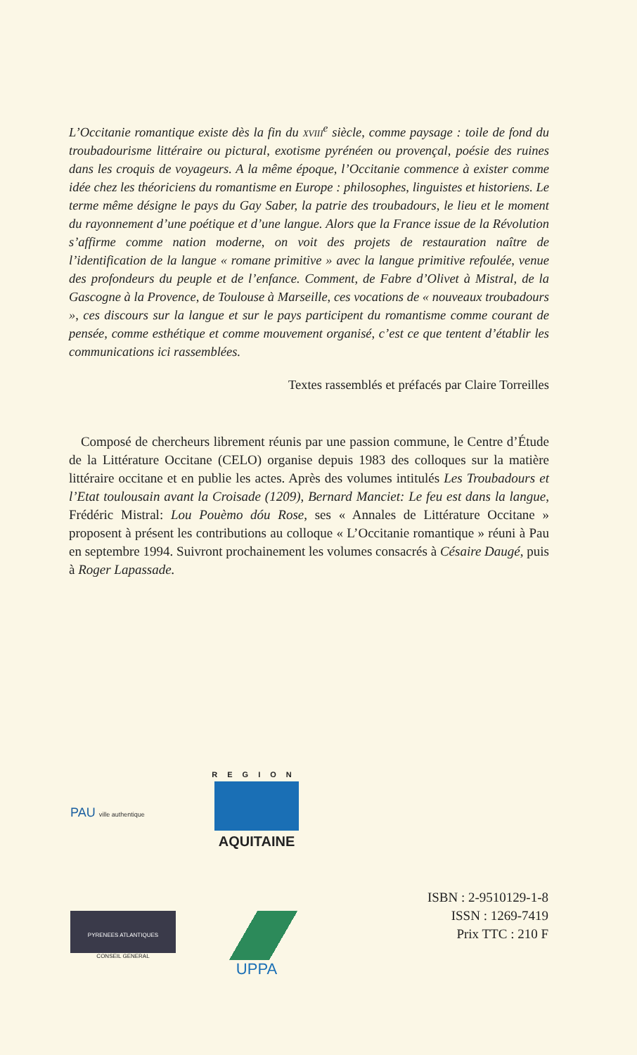L’Occitanie romantique existe dès la fin du xviii<sup>e</sup> siècle, comme paysage : toile de fond du troubadourisme littéraire ou pictural, exotisme pyrénéen ou provençal, poésie des ruines dans les croquis de voyageurs. A la même époque, l’Occitanie commence à exister comme idée chez les théoriciens du romantisme en Europe : philosophes, linguistes et historiens. Le terme même désigne le pays du Gay Saber, la patrie des troubadours, le lieu et le moment du rayonnement d’une poétique et d’une langue. Alors que la France issue de la Révolution s’affirme comme nation moderne, on voit des projets de restauration naître de l’identification de la langue « romane primitive » avec la langue primitive refoulée, venue des profondeurs du peuple et de l’enfance. Comment, de Fabre d’Olivet à Mistral, de la Gascogne à la Provence, de Toulouse à Marseille, ces vocations de « nouveaux troubadours », ces discours sur la langue et sur le pays participent du romantisme comme courant de pensée, comme esthétique et comme mouvement organisé, c’est ce que tentent d’établir les communications ici rassemblées.
Textes rassemblés et préfacés par Claire Torreilles
Composé de chercheurs librement réunis par une passion commune, le Centre d’Étude de la Littérature Occitane (CELO) organise depuis 1983 des colloques sur la matière littéraire occitane et en publie les actes. Après des volumes intitulés Les Troubadours et l’Etat toulousain avant la Croisade (1209), Bernard Manciet: Le feu est dans la langue, Frédéric Mistral: Lou Pouèmo dóu Rose, ses « Annales de Littérature Occitane » proposent à présent les contributions au colloque « L’Occitanie romantique » réuni à Pau en septembre 1994. Suivront prochainement les volumes consacrés à Césaire Daugé, puis à Roger Lapassade.
PAU ville authentique
REGION
AQUITAINE
PYRENEES ATLANTIQUES
CONSEIL GENERAL
UPPA
ISBN : 2-9510129-1-8
ISSN : 1269-7419
Prix TTC : 210 F